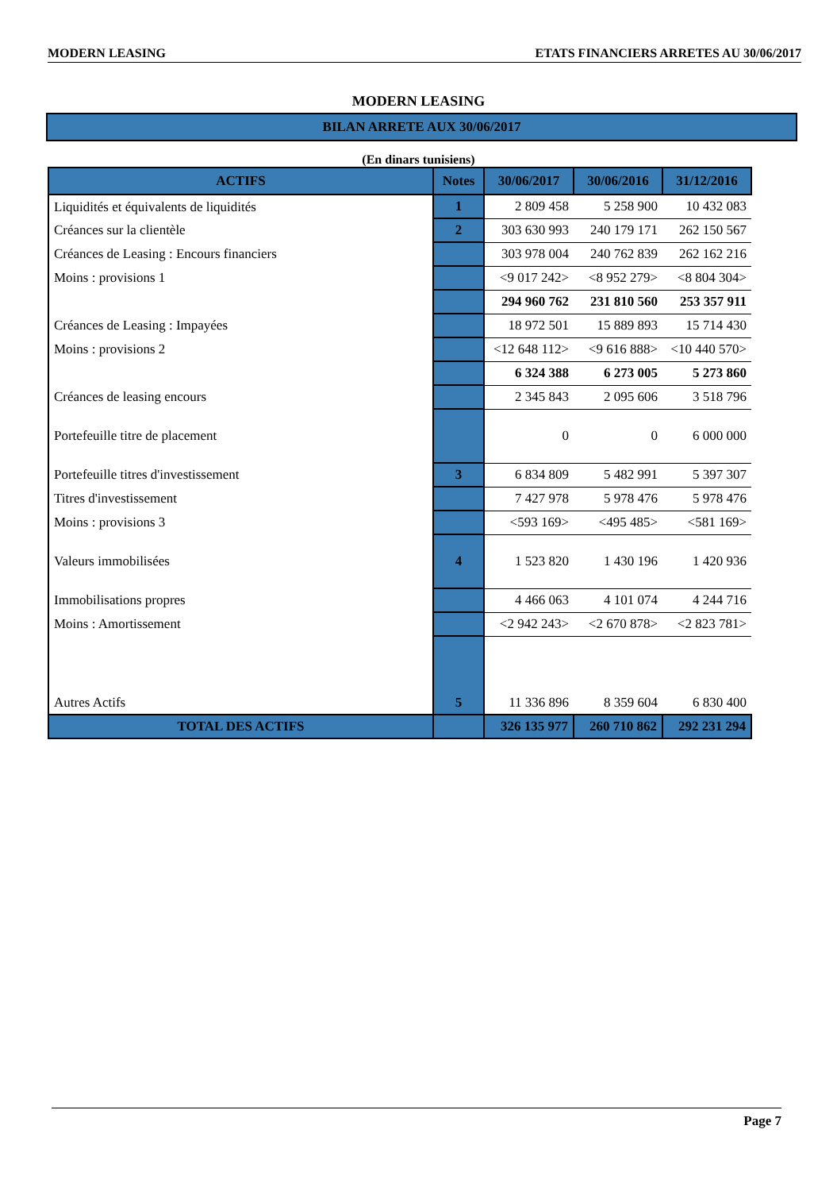MODERN LEASING ETATS FINANCIERS ARRETES AU 30/06/2017
MODERN LEASING
BILAN ARRETE AUX 30/06/2017
(En dinars tunisiens)
| ACTIFS | Notes | 30/06/2017 | 30/06/2016 | 31/12/2016 |
| --- | --- | --- | --- | --- |
| Liquidités et équivalents de liquidités | 1 | 2 809 458 | 5 258 900 | 10 432 083 |
| Créances sur la clientèle | 2 | 303 630 993 | 240 179 171 | 262 150 567 |
| Créances de Leasing : Encours financiers | | 303 978 004 | 240 762 839 | 262 162 216 |
| Moins : provisions 1 | | <9 017 242> | <8 952 279> | <8 804 304> |
| | | 294 960 762 | 231 810 560 | 253 357 911 |
| Créances de Leasing : Impayées | | 18 972 501 | 15 889 893 | 15 714 430 |
| Moins : provisions 2 | | <12 648 112> | <9 616 888> | <10 440 570> |
| | | 6 324 388 | 6 273 005 | 5 273 860 |
| Créances de leasing encours | | 2 345 843 | 2 095 606 | 3 518 796 |
| Portefeuille titre de placement | | 0 | 0 | 6 000 000 |
| Portefeuille titres d'investissement | 3 | 6 834 809 | 5 482 991 | 5 397 307 |
| Titres d'investissement | | 7 427 978 | 5 978 476 | 5 978 476 |
| Moins : provisions 3 | | <593 169> | <495 485> | <581 169> |
| Valeurs immobilisées | 4 | 1 523 820 | 1 430 196 | 1 420 936 |
| Immobilisations propres | | 4 466 063 | 4 101 074 | 4 244 716 |
| Moins : Amortissement | | <2 942 243> | <2 670 878> | <2 823 781> |
| Autres Actifs | 5 | 11 336 896 | 8 359 604 | 6 830 400 |
| TOTAL DES ACTIFS | | 326 135 977 | 260 710 862 | 292 231 294 |
Page 7